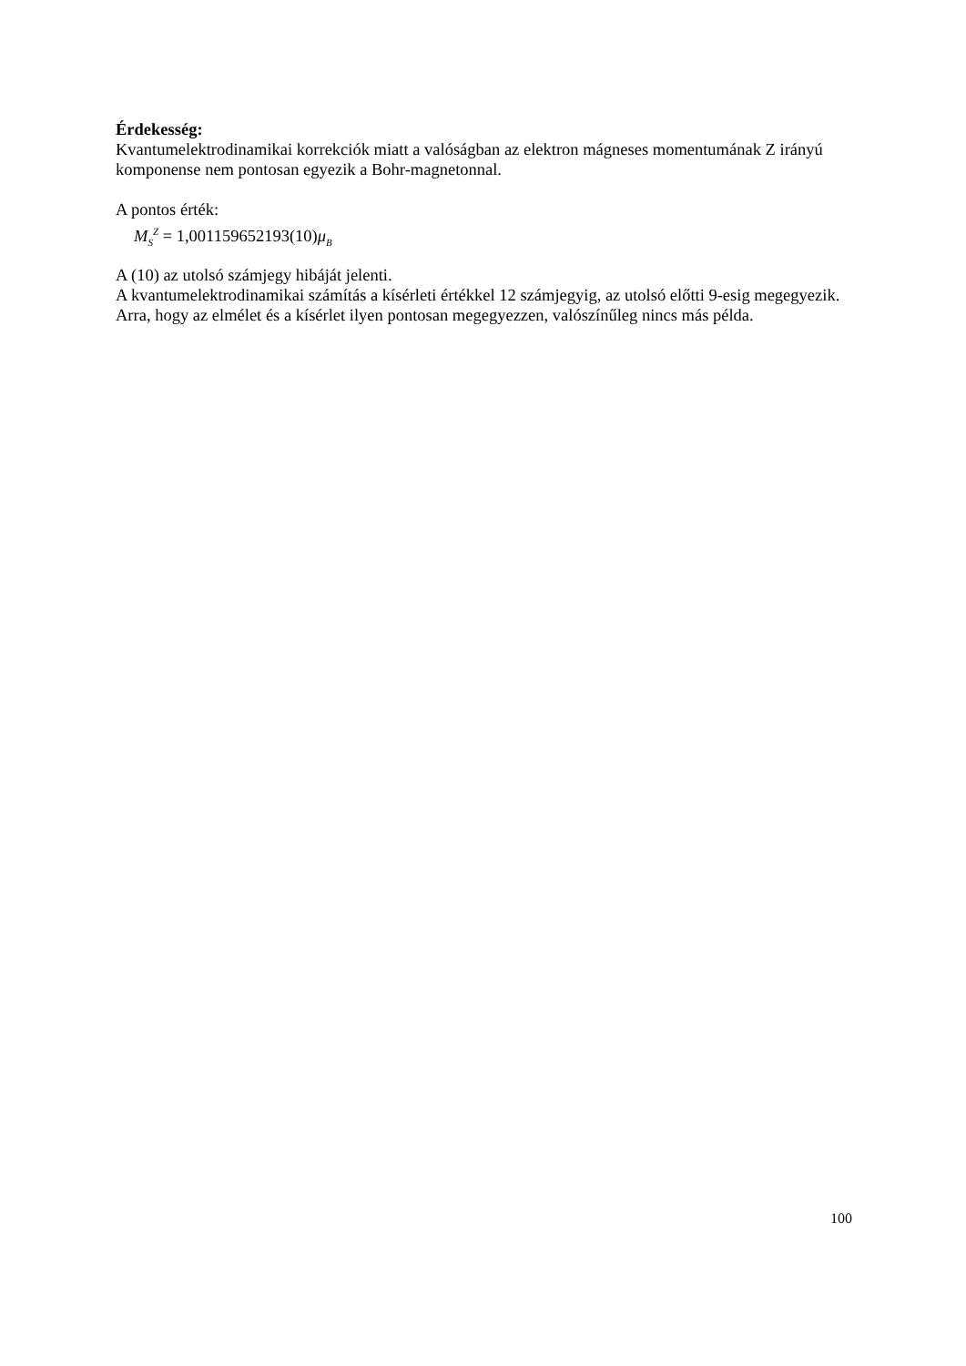Érdekesség:
Kvantumelektrodinamikai korrekciók miatt a valóságban az elektron mágneses momentumának Z irányú komponense nem pontosan egyezik a Bohr-magnetonnal.
A pontos érték:
M<sub>S</sub><sup>Z</sup> = 1,001159652193(10)μ<sub>B</sub>
A (10) az utolsó számjegy hibáját jelenti.
A kvantumelektrodinamikai számítás a kísérleti értékkel 12 számjegyig, az utolsó előtti 9-esig megegyezik. Arra, hogy az elmélet és a kísérlet ilyen pontosan megegyezzen, valószínűleg nincs más példa.
100